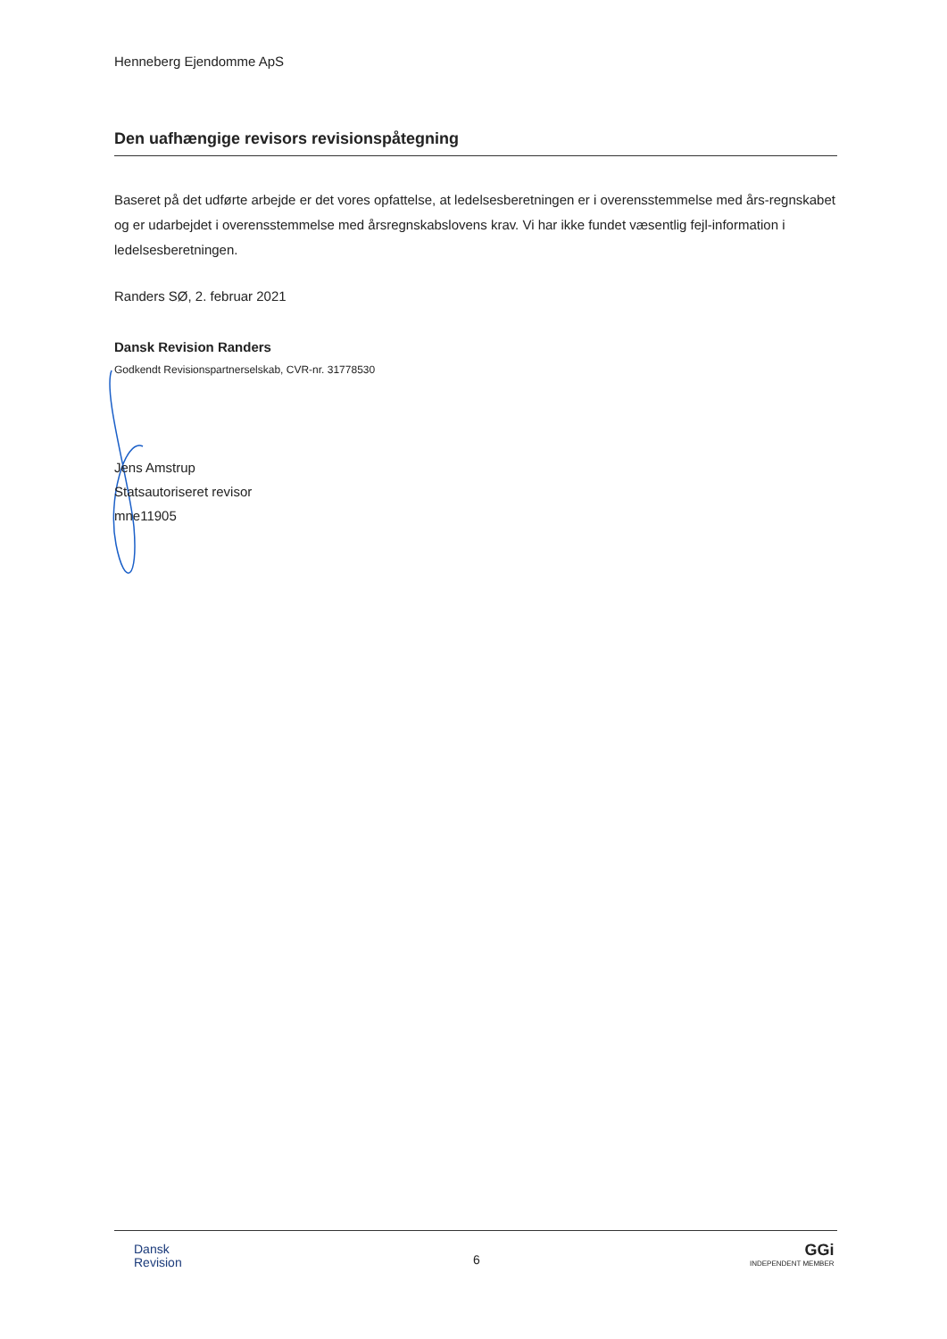Henneberg Ejendomme ApS
Den uafhængige revisors revisionspåtegning
Baseret på det udførte arbejde er det vores opfattelse, at ledelsesberetningen er i overensstemmelse med års-regnskabet og er udarbejdet i overensstemmelse med årsregnskabslovens krav. Vi har ikke fundet væsentlig fejl-information i ledelsesberetningen.
Randers SØ, 2. februar 2021
Dansk Revision Randers
Godkendt Revisionspartnerselskab, CVR-nr. 31778530
Jens Amstrup
Statsautoriseret revisor
mne11905
Dansk
Revision
6
GGi
INDEPENDENT MEMBER